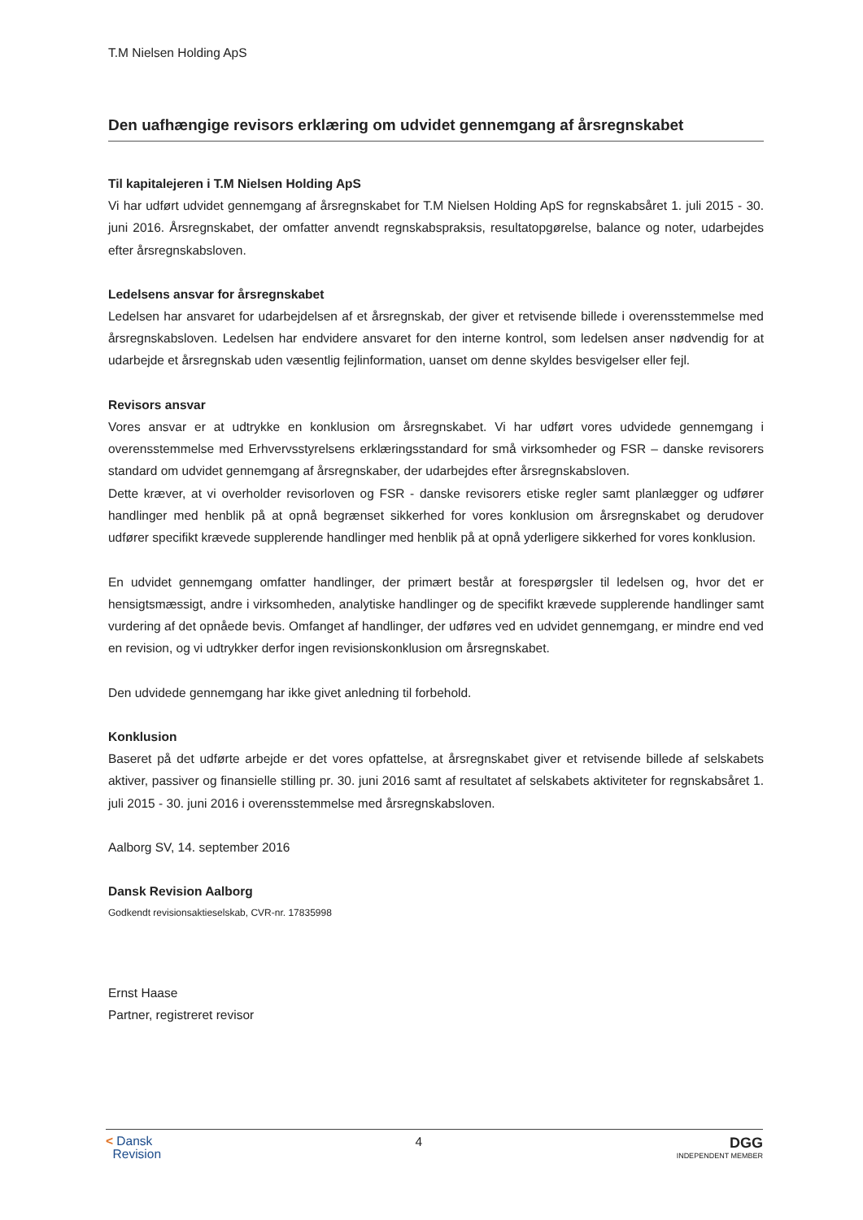T.M Nielsen Holding ApS
Den uafhængige revisors erklæring om udvidet gennemgang af årsregnskabet
Til kapitalejeren i T.M Nielsen Holding ApS
Vi har udført udvidet gennemgang af årsregnskabet for T.M Nielsen Holding ApS for regnskabsåret 1. juli 2015 - 30. juni 2016. Årsregnskabet, der omfatter anvendt regnskabspraksis, resultatopgørelse, balance og noter, udarbejdes efter årsregnskabsloven.
Ledelsens ansvar for årsregnskabet
Ledelsen har ansvaret for udarbejdelsen af et årsregnskab, der giver et retvisende billede i overensstemmelse med årsregnskabsloven. Ledelsen har endvidere ansvaret for den interne kontrol, som ledelsen anser nødvendig for at udarbejde et årsregnskab uden væsentlig fejlinformation, uanset om denne skyldes besvigelser eller fejl.
Revisors ansvar
Vores ansvar er at udtrykke en konklusion om årsregnskabet. Vi har udført vores udvidede gennemgang i overensstemmelse med Erhvervsstyrelsens erklæringsstandard for små virksomheder og FSR – danske revisorers standard om udvidet gennemgang af årsregnskaber, der udarbejdes efter årsregnskabsloven.
Dette kræver, at vi overholder revisorloven og FSR - danske revisorers etiske regler samt planlægger og udfører handlinger med henblik på at opnå begrænset sikkerhed for vores konklusion om årsregnskabet og derudover udfører specifikt krævede supplerende handlinger med henblik på at opnå yderligere sikkerhed for vores konklusion.
En udvidet gennemgang omfatter handlinger, der primært består at forespørgsler til ledelsen og, hvor det er hensigtsmæssigt, andre i virksomheden, analytiske handlinger og de specifikt krævede supplerende handlinger samt vurdering af det opnåede bevis. Omfanget af handlinger, der udføres ved en udvidet gennemgang, er mindre end ved en revision, og vi udtrykker derfor ingen revisionskonklusion om årsregnskabet.
Den udvidede gennemgang har ikke givet anledning til forbehold.
Konklusion
Baseret på det udførte arbejde er det vores opfattelse, at årsregnskabet giver et retvisende billede af selskabets aktiver, passiver og finansielle stilling pr. 30. juni 2016 samt af resultatet af selskabets aktiviteter for regnskabsåret 1. juli 2015 - 30. juni 2016 i overensstemmelse med årsregnskabsloven.
Aalborg SV, 14. september 2016
Dansk Revision Aalborg
Godkendt revisionsaktieselskab, CVR-nr. 17835998
Ernst Haase
Partner, registreret revisor
< Dansk
Revision
4
DGG
INDEPENDENT MEMBER